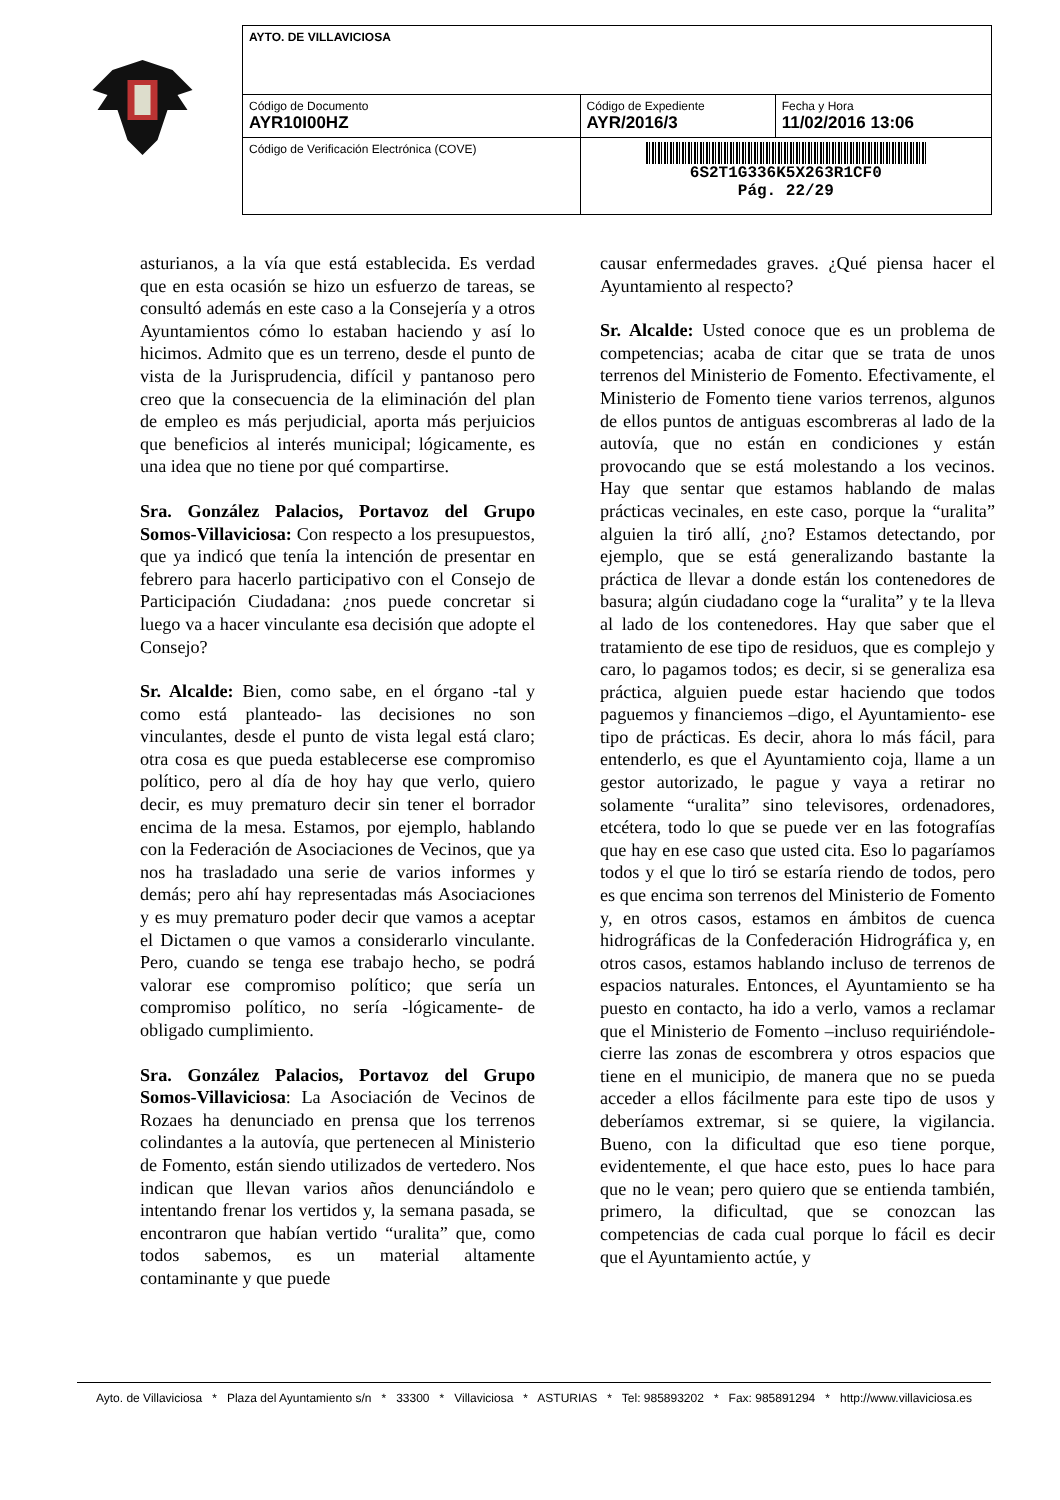| AYTO. DE VILLAVICIOSA | | |
| Código de Documento AYR10I00HZ | Código de Expediente AYR/2016/3 | Fecha y Hora 11/02/2016 13:06 |
| Código de Verificación Electrónica (COVE) | 6S2T1G336K5X263R1CF0 Pág. 22/29 | |
asturianos, a la vía que está establecida. Es verdad que en esta ocasión se hizo un esfuerzo de tareas, se consultó además en este caso a la Consejería y a otros Ayuntamientos cómo lo estaban haciendo y así lo hicimos. Admito que es un terreno, desde el punto de vista de la Jurisprudencia, difícil y pantanoso pero creo que la consecuencia de la eliminación del plan de empleo es más perjudicial, aporta más perjuicios que beneficios al interés municipal; lógicamente, es una idea que no tiene por qué compartirse.
Sra. González Palacios, Portavoz del Grupo Somos-Villaviciosa: Con respecto a los presupuestos, que ya indicó que tenía la intención de presentar en febrero para hacerlo participativo con el Consejo de Participación Ciudadana: ¿nos puede concretar si luego va a hacer vinculante esa decisión que adopte el Consejo?
Sr. Alcalde: Bien, como sabe, en el órgano -tal y como está planteado- las decisiones no son vinculantes, desde el punto de vista legal está claro; otra cosa es que pueda establecerse ese compromiso político, pero al día de hoy hay que verlo, quiero decir, es muy prematuro decir sin tener el borrador encima de la mesa. Estamos, por ejemplo, hablando con la Federación de Asociaciones de Vecinos, que ya nos ha trasladado una serie de varios informes y demás; pero ahí hay representadas más Asociaciones y es muy prematuro poder decir que vamos a aceptar el Dictamen o que vamos a considerarlo vinculante. Pero, cuando se tenga ese trabajo hecho, se podrá valorar ese compromiso político; que sería un compromiso político, no sería -lógicamente- de obligado cumplimiento.
Sra. González Palacios, Portavoz del Grupo Somos-Villaviciosa: La Asociación de Vecinos de Rozaes ha denunciado en prensa que los terrenos colindantes a la autovía, que pertenecen al Ministerio de Fomento, están siendo utilizados de vertedero. Nos indican que llevan varios años denunciándolo e intentando frenar los vertidos y, la semana pasada, se encontraron que habían vertido “uralita” que, como todos sabemos, es un material altamente contaminante y que puede
causar enfermedades graves. ¿Qué piensa hacer el Ayuntamiento al respecto?
Sr. Alcalde: Usted conoce que es un problema de competencias; acaba de citar que se trata de unos terrenos del Ministerio de Fomento. Efectivamente, el Ministerio de Fomento tiene varios terrenos, algunos de ellos puntos de antiguas escombreras al lado de la autovía, que no están en condiciones y están provocando que se está molestando a los vecinos. Hay que sentar que estamos hablando de malas prácticas vecinales, en este caso, porque la “uralita” alguien la tiró allí, ¿no? Estamos detectando, por ejemplo, que se está generalizando bastante la práctica de llevar a donde están los contenedores de basura; algún ciudadano coge la “uralita” y te la lleva al lado de los contenedores. Hay que saber que el tratamiento de ese tipo de residuos, que es complejo y caro, lo pagamos todos; es decir, si se generaliza esa práctica, alguien puede estar haciendo que todos paguemos y financiemos –digo, el Ayuntamiento- ese tipo de prácticas. Es decir, ahora lo más fácil, para entenderlo, es que el Ayuntamiento coja, llame a un gestor autorizado, le pague y vaya a retirar no solamente “uralita” sino televisores, ordenadores, etcétera, todo lo que se puede ver en las fotografías que hay en ese caso que usted cita. Eso lo pagaríamos todos y el que lo tiró se estaría riendo de todos, pero es que encima son terrenos del Ministerio de Fomento y, en otros casos, estamos en ámbitos de cuenca hidrográficas de la Confederación Hidrográfica y, en otros casos, estamos hablando incluso de terrenos de espacios naturales. Entonces, el Ayuntamiento se ha puesto en contacto, ha ido a verlo, vamos a reclamar que el Ministerio de Fomento –incluso requiriéndole- cierre las zonas de escombrera y otros espacios que tiene en el municipio, de manera que no se pueda acceder a ellos fácilmente para este tipo de usos y deberíamos extremar, si se quiere, la vigilancia. Bueno, con la dificultad que eso tiene porque, evidentemente, el que hace esto, pues lo hace para que no le vean; pero quiero que se entienda también, primero, la dificultad, que se conozcan las competencias de cada cual porque lo fácil es decir que el Ayuntamiento actúe, y
Ayto. de Villaviciosa * Plaza del Ayuntamiento s/n * 33300 * Villaviciosa * ASTURIAS * Tel: 985893202 * Fax: 985891294 * http://www.villaviciosa.es